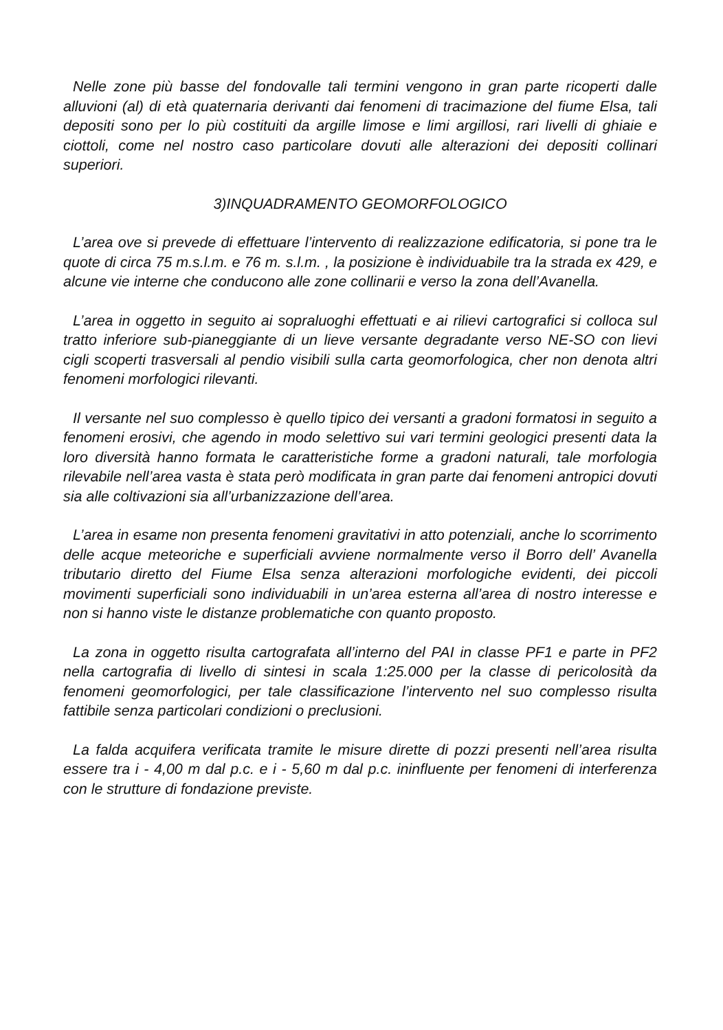Nelle zone più basse del fondovalle tali termini vengono in gran parte ricoperti dalle alluvioni (al) di età quaternaria derivanti dai fenomeni di tracimazione del fiume Elsa, tali depositi sono per lo più costituiti da argille limose e limi argillosi, rari livelli di ghiaie e ciottoli, come nel nostro caso particolare dovuti alle alterazioni dei depositi collinari superiori.
3)INQUADRAMENTO GEOMORFOLOGICO
L’area ove si prevede di effettuare l’intervento di realizzazione edificatoria, si pone tra le quote di circa 75 m.s.l.m. e 76 m. s.l.m. , la posizione è individuabile tra la strada ex 429, e alcune vie interne che conducono alle zone collinarii e verso la zona dell’Avanella.
L’area in oggetto in seguito ai sopraluoghi effettuati e ai rilievi cartografici si colloca sul tratto inferiore sub-pianeggiante di un lieve versante degradante verso NE-SO con lievi cigli scoperti trasversali al pendio visibili sulla carta geomorfologica, cher non denota altri fenomeni morfologici rilevanti.
Il versante nel suo complesso è quello tipico dei versanti a gradoni formatosi in seguito a fenomeni erosivi, che agendo in modo selettivo sui vari termini geologici presenti data la loro diversità hanno formata le caratteristiche forme a gradoni naturali, tale morfologia rilevabile nell’area vasta è stata però modificata in gran parte dai fenomeni antropici dovuti sia alle coltivazioni sia all’urbanizzazione dell’area.
L’area in esame non presenta fenomeni gravitativi in atto potenziali, anche lo scorrimento delle acque meteoriche e superficiali avviene normalmente verso il Borro dell’ Avanella tributario diretto del Fiume Elsa senza alterazioni morfologiche evidenti, dei piccoli movimenti superficiali sono individuabili in un’area esterna all’area di nostro interesse e non si hanno viste le distanze problematiche con quanto proposto.
La zona in oggetto risulta cartografata all’interno del PAI in classe PF1 e parte in PF2 nella cartografia di livello di sintesi in scala 1:25.000 per la classe di pericolosità da fenomeni geomorfologici, per tale classificazione l’intervento nel suo complesso risulta fattibile senza particolari condizioni o preclusioni.
La falda acquifera verificata tramite le misure dirette di pozzi presenti nell’area risulta essere tra i - 4,00 m dal p.c. e i - 5,60 m dal p.c. ininfluente per fenomeni di interferenza con le strutture di fondazione previste.